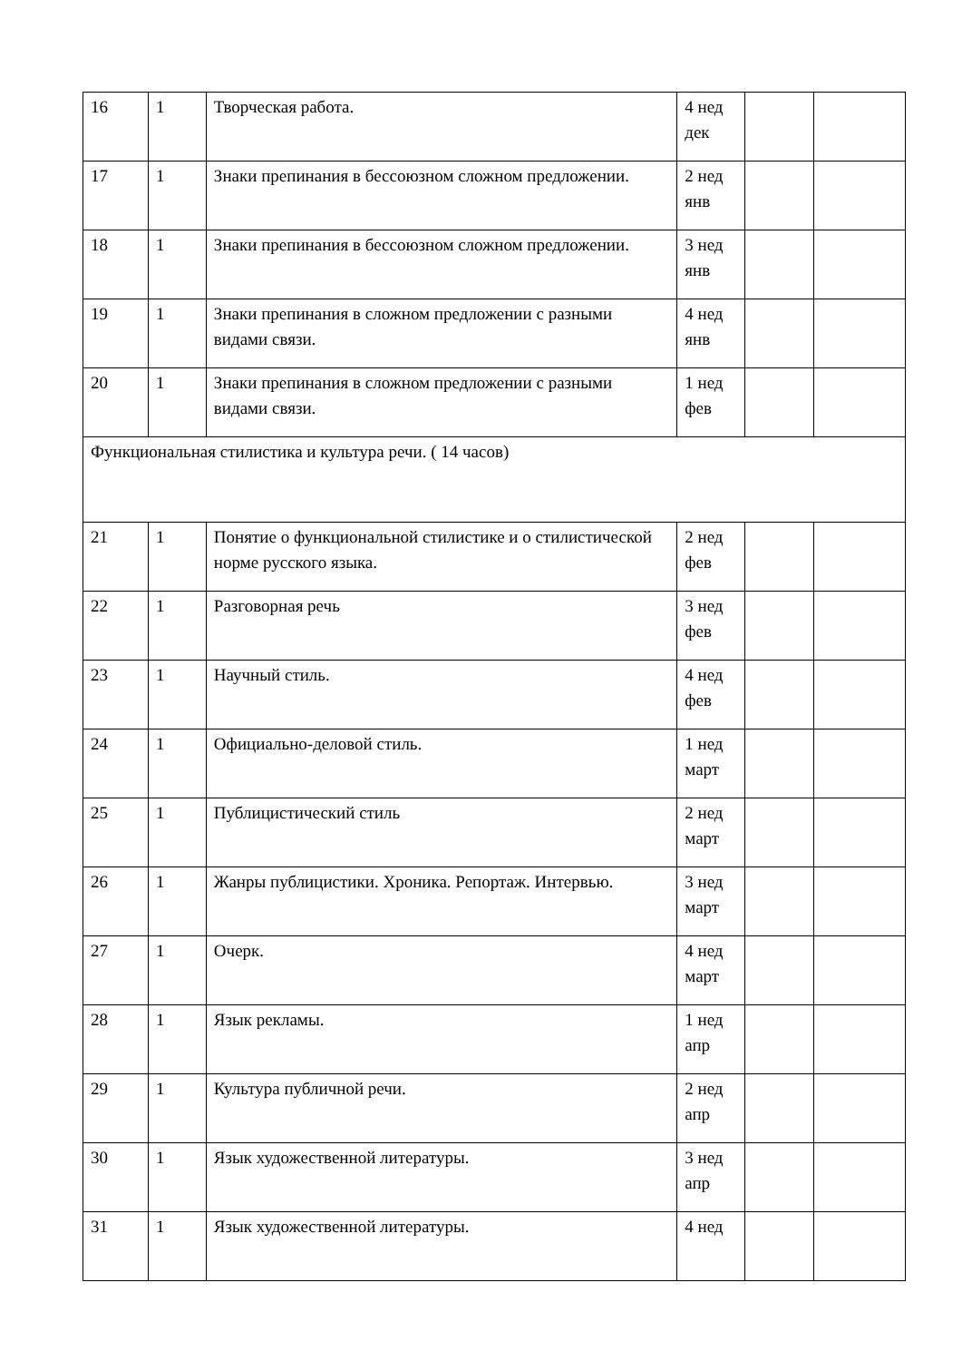| 16 | 1 | Творческая работа. | 4 нед дек | | |
| 17 | 1 | Знаки препинания в бессоюзном сложном предложении. | 2 нед янв | | |
| 18 | 1 | Знаки препинания в бессоюзном сложном предложении. | 3 нед янв | | |
| 19 | 1 | Знаки препинания в сложном предложении с разными видами связи. | 4 нед янв | | |
| 20 | 1 | Знаки препинания в сложном предложении с разными видами связи. | 1 нед фев | | |
| Функциональная стилистика и культура речи. ( 14 часов) | | | | | |
| 21 | 1 | Понятие о функциональной стилистике и о стилистической норме русского языка. | 2 нед фев | | |
| 22 | 1 | Разговорная речь | 3 нед фев | | |
| 23 | 1 | Научный стиль. | 4 нед фев | | |
| 24 | 1 | Официально-деловой стиль. | 1 нед март | | |
| 25 | 1 | Публицистический стиль | 2 нед март | | |
| 26 | 1 | Жанры публицистики. Хроника. Репортаж. Интервью. | 3 нед март | | |
| 27 | 1 | Очерк. | 4 нед март | | |
| 28 | 1 | Язык рекламы. | 1 нед апр | | |
| 29 | 1 | Культура публичной речи. | 2 нед апр | | |
| 30 | 1 | Язык художественной литературы. | 3 нед апр | | |
| 31 | 1 | Язык художественной литературы. | 4 нед | | |